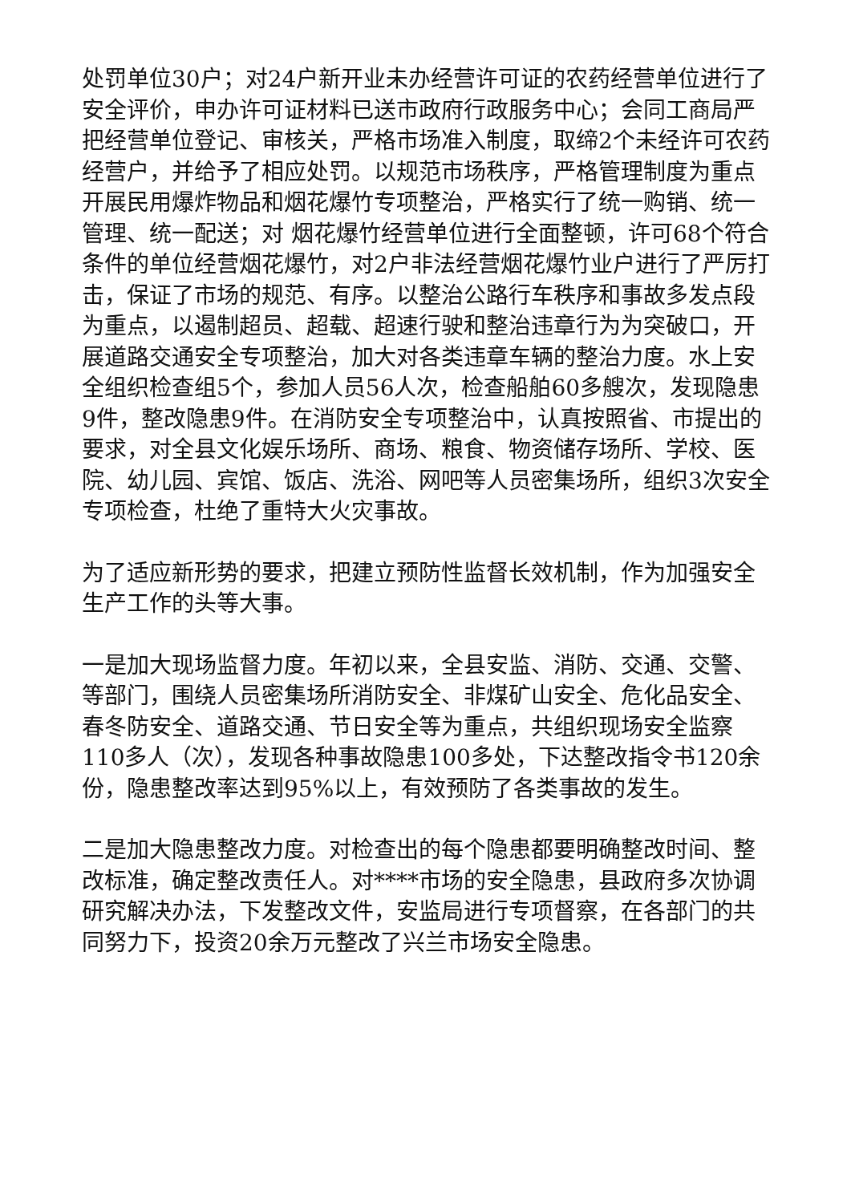处罚单位30户；对24户新开业未办经营许可证的农药经营单位进行了安全评价，申办许可证材料已送市政府行政服务中心；会同工商局严把经营单位登记、审核关，严格市场准入制度，取缔2个未经许可农药经营户，并给予了相应处罚。以规范市场秩序，严格管理制度为重点开展民用爆炸物品和烟花爆竹专项整治，严格实行了统一购销、统一管理、统一配送；对 烟花爆竹经营单位进行全面整顿，许可68个符合条件的单位经营烟花爆竹，对2户非法经营烟花爆竹业户进行了严厉打击，保证了市场的规范、有序。以整治公路行车秩序和事故多发点段为重点，以遏制超员、超载、超速行驶和整治违章行为为突破口，开展道路交通安全专项整治，加大对各类违章车辆的整治力度。水上安全组织检查组5个，参加人员56人次，检查船舶60多艘次，发现隐患9件，整改隐患9件。在消防安全专项整治中，认真按照省、市提出的要求，对全县文化娱乐场所、商场、粮食、物资储存场所、学校、医院、幼儿园、宾馆、饭店、洗浴、网吧等人员密集场所，组织3次安全专项检查，杜绝了重特大火灾事故。
为了适应新形势的要求，把建立预防性监督长效机制，作为加强安全生产工作的头等大事。
一是加大现场监督力度。年初以来，全县安监、消防、交通、交警、等部门，围绕人员密集场所消防安全、非煤矿山安全、危化品安全、春冬防安全、道路交通、节日安全等为重点，共组织现场安全监察110多人（次），发现各种事故隐患100多处，下达整改指令书120余份，隐患整改率达到95%以上，有效预防了各类事故的发生。
二是加大隐患整改力度。对检查出的每个隐患都要明确整改时间、整改标准，确定整改责任人。对****市场的安全隐患，县政府多次协调研究解决办法，下发整改文件，安监局进行专项督察，在各部门的共同努力下，投资20余万元整改了兴兰市场安全隐患。